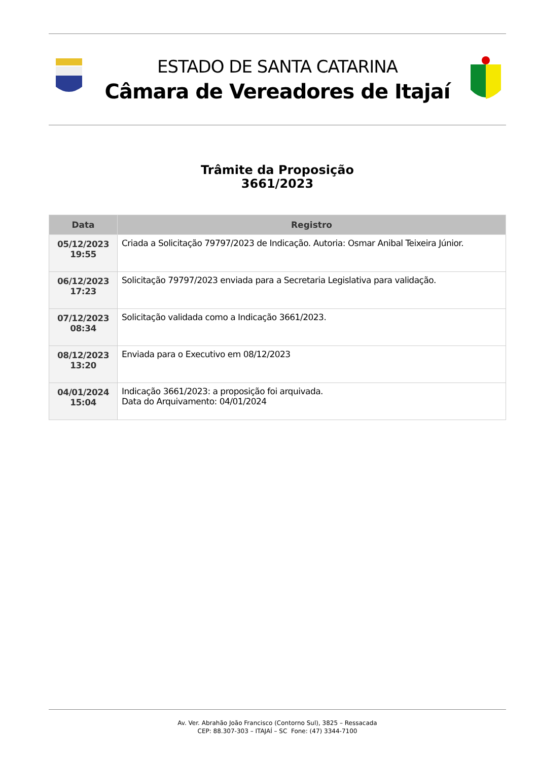ESTADO DE SANTA CATARINA
Câmara de Vereadores de Itajaí
Trâmite da Proposição
3661/2023
| Data | Registro |
| --- | --- |
| 05/12/2023 19:55 | Criada a Solicitação 79797/2023 de Indicação. Autoria: Osmar Anibal Teixeira Júnior. |
| 06/12/2023 17:23 | Solicitação 79797/2023 enviada para a Secretaria Legislativa para validação. |
| 07/12/2023 08:34 | Solicitação validada como a Indicação 3661/2023. |
| 08/12/2023 13:20 | Enviada para o Executivo em 08/12/2023 |
| 04/01/2024 15:04 | Indicação 3661/2023: a proposição foi arquivada. Data do Arquivamento: 04/01/2024 |
Av. Ver. Abrahão João Francisco (Contorno Sul), 3825 – Ressacada
CEP: 88.307-303 – ITAJAÍ – SC Fone: (47) 3344-7100